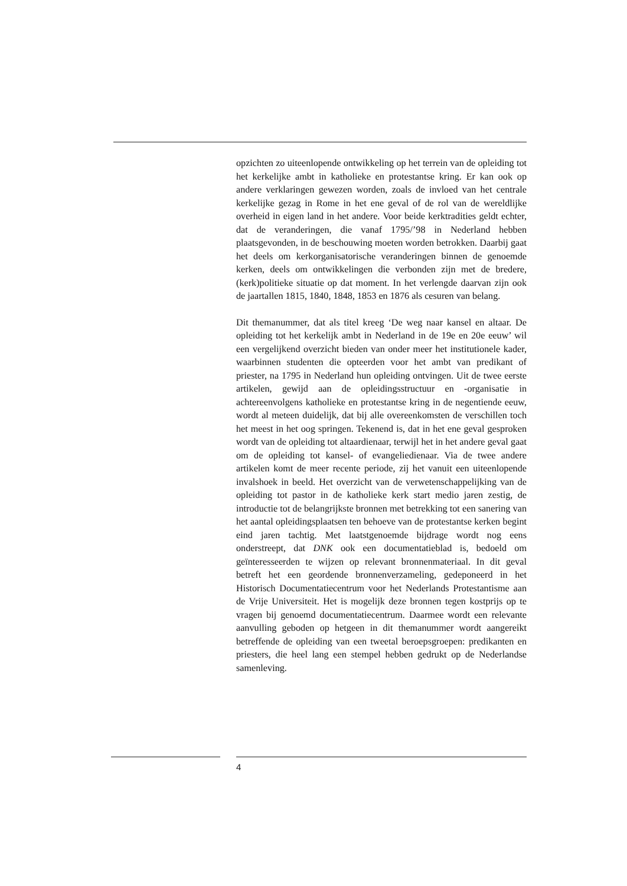opzichten zo uiteenlopende ontwikkeling op het terrein van de opleiding tot het kerkelijke ambt in katholieke en protestantse kring. Er kan ook op andere verklaringen gewezen worden, zoals de invloed van het centrale kerkelijke gezag in Rome in het ene geval of de rol van de wereldlijke overheid in eigen land in het andere. Voor beide kerktradities geldt echter, dat de veranderingen, die vanaf 1795/’98 in Nederland hebben plaatsgevonden, in de beschouwing moeten worden betrokken. Daarbij gaat het deels om kerkorganisatorische veranderingen binnen de genoemde kerken, deels om ontwikkelingen die verbonden zijn met de bredere, (kerk)politieke situatie op dat moment. In het verlengde daarvan zijn ook de jaartallen 1815, 1840, 1848, 1853 en 1876 als cesuren van belang.
Dit themanummer, dat als titel kreeg ‘De weg naar kansel en altaar. De opleiding tot het kerkelijk ambt in Nederland in de 19e en 20e eeuw’ wil een vergelijkend overzicht bieden van onder meer het institutionele kader, waarbinnen studenten die opteerden voor het ambt van predikant of priester, na 1795 in Nederland hun opleiding ontvingen. Uit de twee eerste artikelen, gewijd aan de opleidingsstructuur en -organisatie in achtereenvolgens katholieke en protestantse kring in de negentiende eeuw, wordt al meteen duidelijk, dat bij alle overeenkomsten de verschillen toch het meest in het oog springen. Tekenend is, dat in het ene geval gesproken wordt van de opleiding tot altaardienaar, terwijl het in het andere geval gaat om de opleiding tot kansel- of evangeliedienaar. Via de twee andere artikelen komt de meer recente periode, zij het vanuit een uiteenlopende invalshoek in beeld. Het overzicht van de verwetenschappelijking van de opleiding tot pastor in de katholieke kerk start medio jaren zestig, de introductie tot de belangrijkste bronnen met betrekking tot een sanering van het aantal opleidingsplaatsen ten behoeve van de protestantse kerken begint eind jaren tachtig. Met laatstgenoemde bijdrage wordt nog eens onderstreept, dat DNK ook een documentatieblad is, bedoeld om geïnteresseerden te wijzen op relevant bronnenmateriaal. In dit geval betreft het een geordende bronnenverzameling, gedeponeerd in het Historisch Documentatiecentrum voor het Nederlands Protestantisme aan de Vrije Universiteit. Het is mogelijk deze bronnen tegen kostprijs op te vragen bij genoemd documentatiecentrum. Daarmee wordt een relevante aanvulling geboden op hetgeen in dit themanummer wordt aangereikt betreffende de opleiding van een tweetal beroepsgroepen: predikanten en priesters, die heel lang een stempel hebben gedrukt op de Nederlandse samenleving.
4